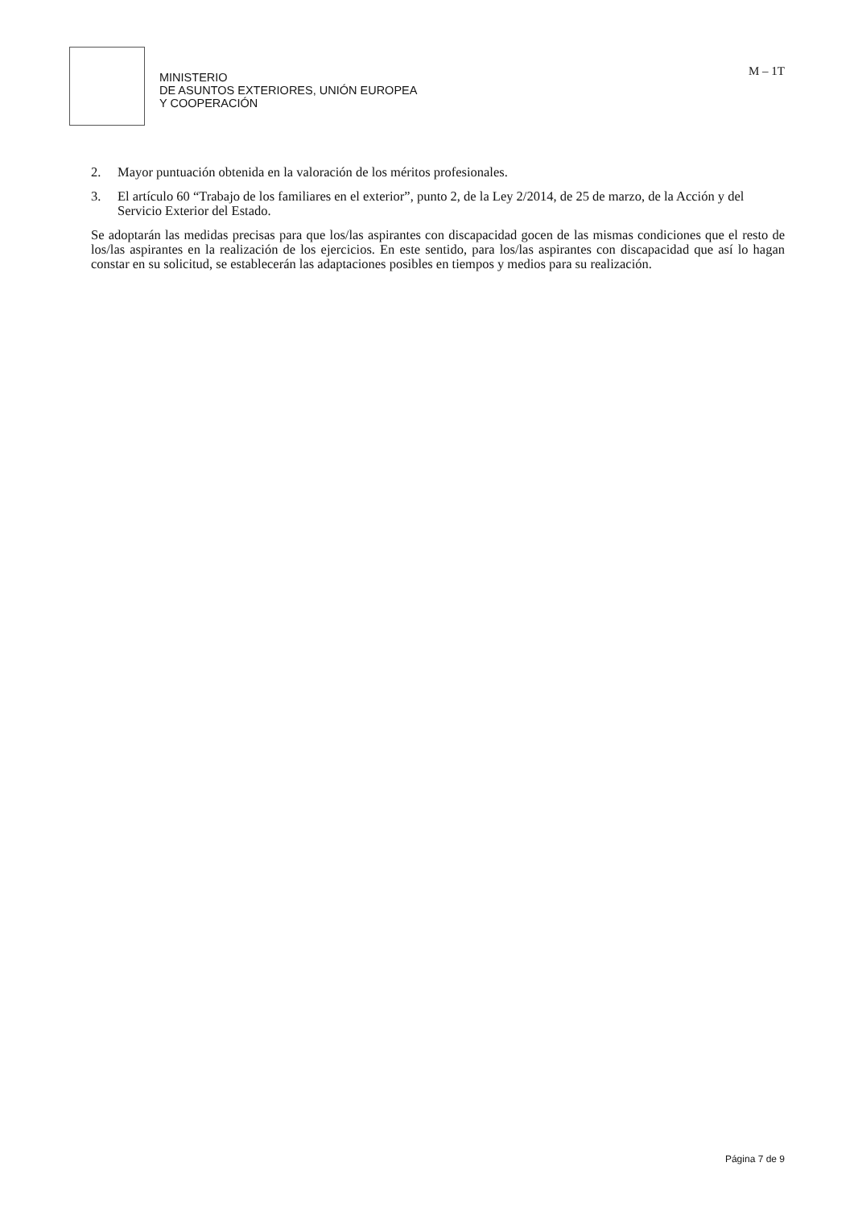MINISTERIO
DE ASUNTOS EXTERIORES, UNIÓN EUROPEA
Y COOPERACIÓN
M – 1T
2. Mayor puntuación obtenida en la valoración de los méritos profesionales.
3. El artículo 60 “Trabajo de los familiares en el exterior”, punto 2, de la Ley 2/2014, de 25 de marzo, de la Acción y del Servicio Exterior del Estado.
Se adoptarán las medidas precisas para que los/las aspirantes con discapacidad gocen de las mismas condiciones que el resto de los/las aspirantes en la realización de los ejercicios. En este sentido, para los/las aspirantes con discapacidad que así lo hagan constar en su solicitud, se establecerán las adaptaciones posibles en tiempos y medios para su realización.
Página 7 de 9